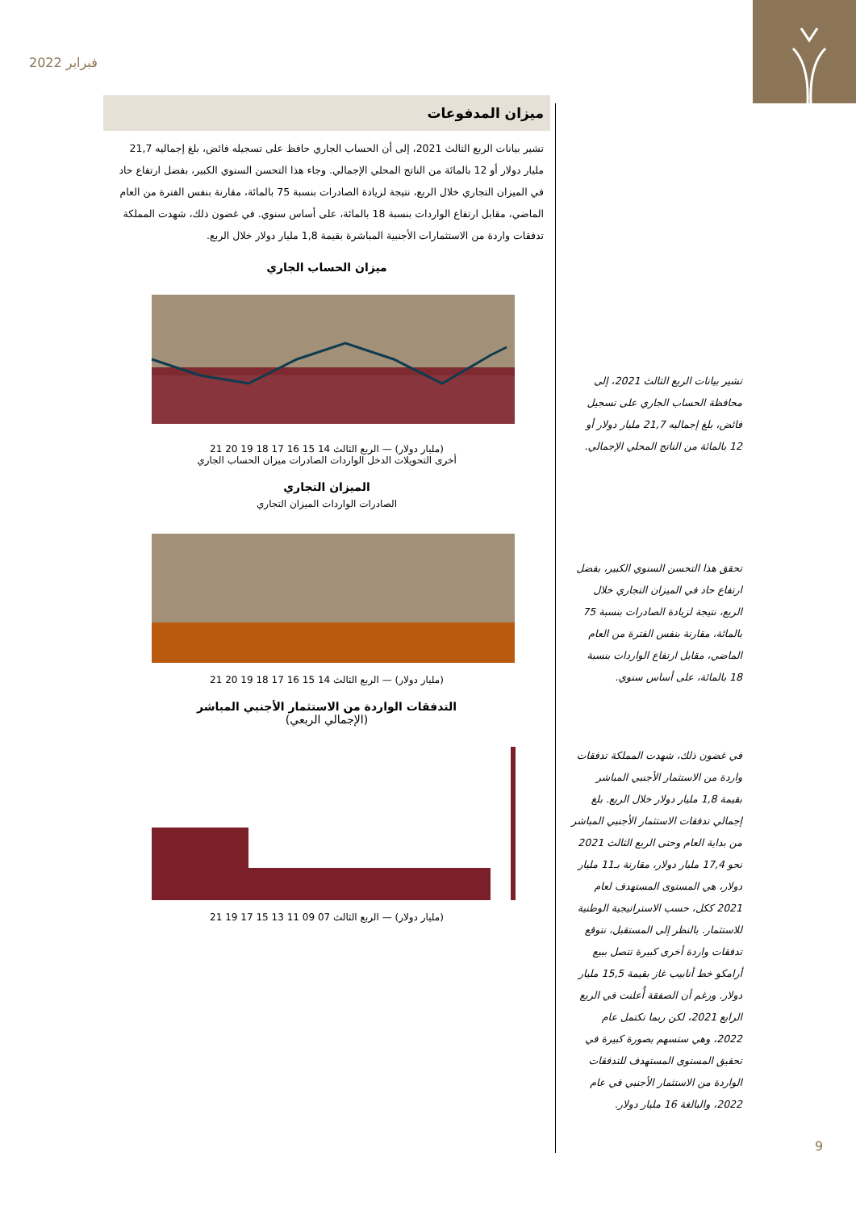فبراير 2022
ميزان المدفوعات
تشير بيانات الربع الثالث 2021، إلى أن الحساب الجاري حافظ على تسجيله فائض، بلغ إجماليه 21,7 مليار دولار أو 12 بالمائة من الناتج المحلي الإجمالي. وجاء هذا التحسن السنوي الكبير، بفضل ارتفاع حاد في الميزان التجاري خلال الربع، نتيجة لزيادة الصادرات بنسبة 75 بالمائة، مقارنة بنفس الفترة من العام الماضي، مقابل ارتفاع الواردات بنسبة 18 بالمائة، على أساس سنوي. في غضون ذلك، شهدت المملكة تدفقات واردة من الاستثمارات الأجنبية المباشرة بقيمة 1,8 مليار دولار خلال الربع.
ميزان الحساب الجاري
(مليار دولار) — الربع الثالث 14 15 16 17 18 19 20 21
أخرى التحويلات الدخل الواردات الصادرات ميزان الحساب الجاري
الميزان التجاري
الصادرات الواردات الميزان التجاري
(مليار دولار) — الربع الثالث 14 15 16 17 18 19 20 21
التدفقات الواردة من الاستثمار الأجنبي المباشر
(الإجمالي الربعي)
(مليار دولار) — الربع الثالث 07 09 11 13 15 17 19 21
تشير بيانات الربع الثالث 2021، إلى محافظة الحساب الجاري على تسجيل فائض، بلغ إجماليه 21,7 مليار دولار أو 12 بالمائة من الناتج المحلي الإجمالي.
تحقق هذا التحسن السنوي الكبير، بفضل ارتفاع حاد في الميزان التجاري خلال الربع، نتيجة لزيادة الصادرات بنسبة 75 بالمائة، مقارنة بنفس الفترة من العام الماضي، مقابل ارتفاع الواردات بنسبة 18 بالمائة، على أساس سنوي.
في غضون ذلك، شهدت المملكة تدفقات واردة من الاستثمار الأجنبي المباشر بقيمة 1,8 مليار دولار خلال الربع. بلغ إجمالي تدفقات الاستثمار الأجنبي المباشر من بداية العام وحتى الربع الثالث 2021 نحو 17,4 مليار دولار، مقارنة بـ11 مليار دولار، هي المستوى المستهدف لعام 2021 ككل، حسب الاستراتيجية الوطنية للاستثمار. بالنظر إلى المستقبل، نتوقع تدفقات واردة أخرى كبيرة تتصل ببيع أرامكو خط أنابيب غاز بقيمة 15,5 مليار دولار. ورغم أن الصفقة أُعلنت في الربع الرابع 2021، لكن ربما تكتمل عام 2022، وهي ستسهم بصورة كبيرة في تحقيق المستوى المستهدف للتدفقات الواردة من الاستثمار الأجنبي في عام 2022، والبالغة 16 مليار دولار.
9